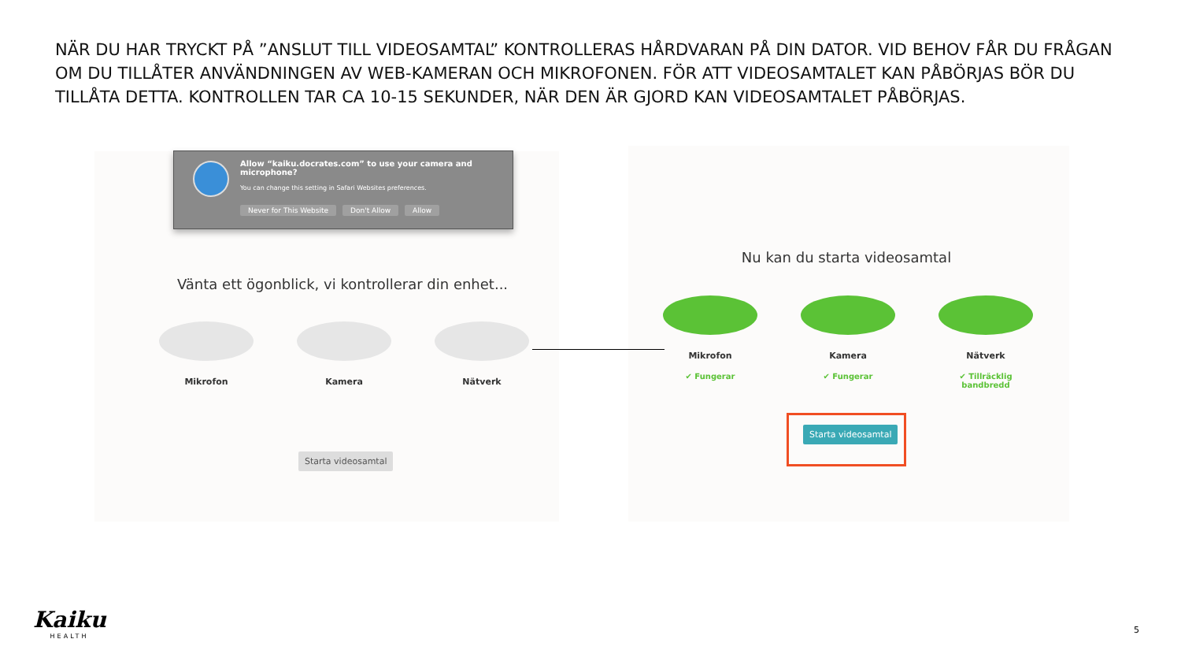NÄR DU HAR TRYCKT PÅ ”ANSLUT TILL VIDEOSAMTAL” KONTROLLERAS HÅRDVARAN PÅ DIN DATOR. VID BEHOV FÅR DU FRÅGAN OM DU TILLÅTER ANVÄNDNINGEN AV WEB-KAMERAN OCH MIKROFONEN. FÖR ATT VIDEOSAMTALET KAN PÅBÖRJAS BÖR DU TILLÅTA DETTA. KONTROLLEN TAR CA 10-15 SEKUNDER, NÄR DEN ÄR GJORD KAN VIDEOSAMTALET PÅBÖRJAS.
Allow “kaiku.docrates.com” to use your camera and microphone?
You can change this setting in Safari Websites preferences.
Never for This Website Don't Allow Allow
Vänta ett ögonblick, vi kontrollerar din enhet...
Mikrofon Kamera Nätverk
Starta videosamtal
Nu kan du starta videosamtal
Mikrofon
✔ Fungerar
Kamera
✔ Fungerar
Nätverk
✔ Tillräcklig bandbredd
Starta videosamtal
Kaiku
HEALTH
5